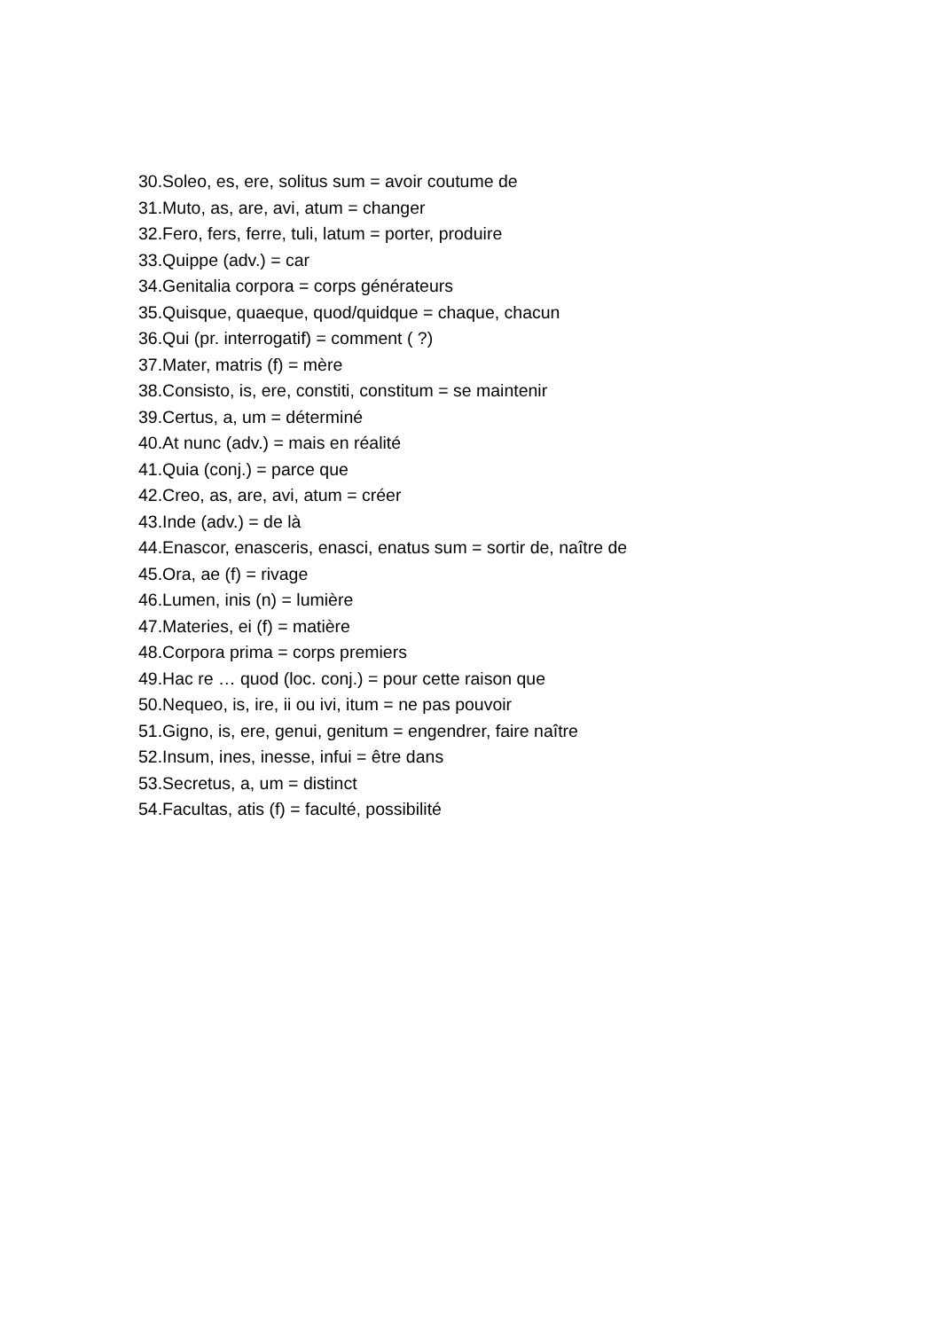30.Soleo, es, ere, solitus sum = avoir coutume de
31.Muto, as, are, avi, atum = changer
32.Fero, fers, ferre, tuli, latum = porter, produire
33.Quippe (adv.) = car
34.Genitalia corpora = corps générateurs
35.Quisque, quaeque, quod/quidque = chaque, chacun
36.Qui (pr. interrogatif) = comment ( ?)
37.Mater, matris (f) = mère
38.Consisto, is, ere, constiti, constitum = se maintenir
39.Certus, a, um = déterminé
40.At nunc (adv.) = mais en réalité
41.Quia (conj.) = parce que
42.Creo, as, are, avi, atum = créer
43.Inde (adv.) = de là
44.Enascor, enasceris, enasci, enatus sum = sortir de, naître de
45.Ora, ae (f) = rivage
46.Lumen, inis (n) = lumière
47.Materies, ei (f) = matière
48.Corpora prima = corps premiers
49.Hac re … quod (loc. conj.) = pour cette raison que
50.Nequeo, is, ire, ii ou ivi, itum = ne pas pouvoir
51.Gigno, is, ere, genui, genitum = engendrer, faire naître
52.Insum, ines, inesse, infui = être dans
53.Secretus, a, um = distinct
54.Facultas, atis (f) = faculté, possibilité